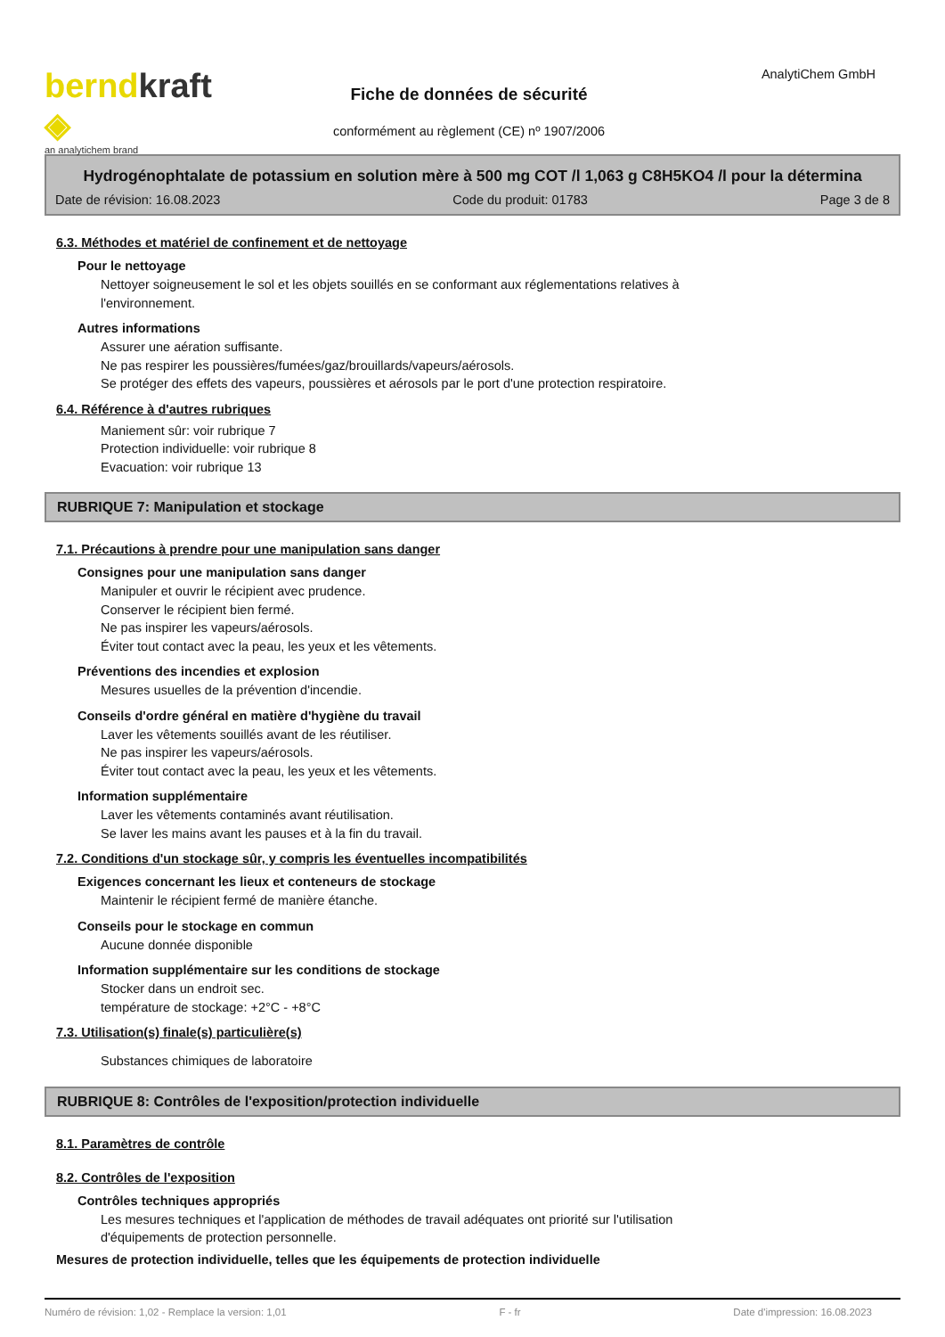berndkraft ◈
an analytichem brand
Fiche de données de sécurité
conformément au règlement (CE) nº 1907/2006
AnalytiChem GmbH
Hydrogénophtalate de potassium en solution mère à 500 mg COT /l 1,063 g C8H5KO4 /l pour la détermina
Date de révision: 16.08.2023 Code du produit: 01783 Page 3 de 8
6.3. Méthodes et matériel de confinement et de nettoyage
Pour le nettoyage
Nettoyer soigneusement le sol et les objets souillés en se conformant aux réglementations relatives à
l'environnement.
Autres informations
Assurer une aération suffisante.
Ne pas respirer les poussières/fumées/gaz/brouillards/vapeurs/aérosols.
Se protéger des effets des vapeurs, poussières et aérosols par le port d'une protection respiratoire.
6.4. Référence à d'autres rubriques
Maniement sûr: voir rubrique 7
Protection individuelle: voir rubrique 8
Evacuation: voir rubrique 13
RUBRIQUE 7: Manipulation et stockage
7.1. Précautions à prendre pour une manipulation sans danger
Consignes pour une manipulation sans danger
Manipuler et ouvrir le récipient avec prudence.
Conserver le récipient bien fermé.
Ne pas inspirer les vapeurs/aérosols.
Éviter tout contact avec la peau, les yeux et les vêtements.
Préventions des incendies et explosion
Mesures usuelles de la prévention d'incendie.
Conseils d'ordre général en matière d'hygiène du travail
Laver les vêtements souillés avant de les réutiliser.
Ne pas inspirer les vapeurs/aérosols.
Éviter tout contact avec la peau, les yeux et les vêtements.
Information supplémentaire
Laver les vêtements contaminés avant réutilisation.
Se laver les mains avant les pauses et à la fin du travail.
7.2. Conditions d'un stockage sûr, y compris les éventuelles incompatibilités
Exigences concernant les lieux et conteneurs de stockage
Maintenir le récipient fermé de manière étanche.
Conseils pour le stockage en commun
Aucune donnée disponible
Information supplémentaire sur les conditions de stockage
Stocker dans un endroit sec.
température de stockage: +2°C - +8°C
7.3. Utilisation(s) finale(s) particulière(s)
Substances chimiques de laboratoire
RUBRIQUE 8: Contrôles de l'exposition/protection individuelle
8.1. Paramètres de contrôle
8.2. Contrôles de l'exposition
Contrôles techniques appropriés
Les mesures techniques et l'application de méthodes de travail adéquates ont priorité sur l'utilisation
d'équipements de protection personnelle.
Mesures de protection individuelle, telles que les équipements de protection individuelle
Numéro de révision: 1,02 - Remplace la version: 1,01 F - fr Date d'impression: 16.08.2023